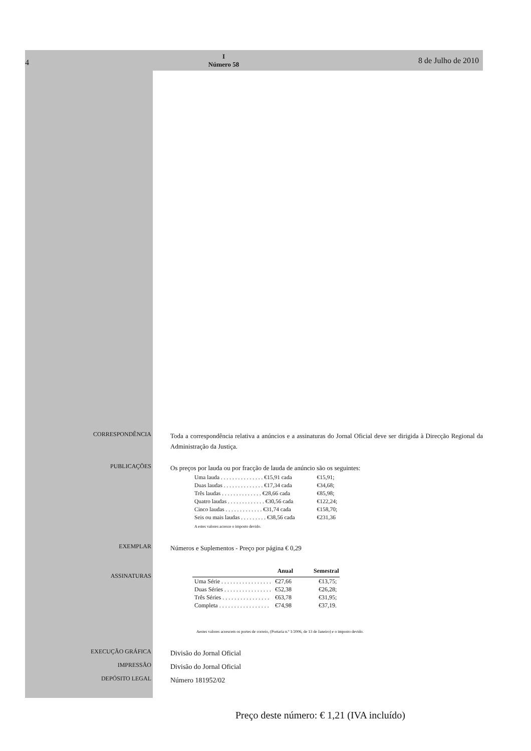4
I
Número 58
8 de Julho de 2010
CORRESPONDÊNCIA
Toda a correspondência relativa a anúncios e a assinaturas do Jornal Oficial deve ser dirigida à Direcção Regional da Administração da Justiça.
PUBLICAÇÕES
Os preços por lauda ou por fracção de lauda de anúncio são os seguintes:
| Uma lauda . . . . . . . . . . . . . . . €15,91 cada | €15,91; |
| Duas laudas . . . . . . . . . . . . . . €17,34 cada | €34,68; |
| Três laudas . . . . . . . . . . . . . . €28,66 cada | €85,98; |
| Quatro laudas . . . . . . . . . . . . . €30,56 cada | €122,24; |
| Cinco laudas . . . . . . . . . . . . . €31,74 cada | €158,70; |
| Seis ou mais laudas . . . . . . . . . €38,56 cada | €231,36 |
A estes valores acresce o imposto devido.
EXEMPLAR
Números e Suplementos - Preço por página € 0,29
ASSINATURAS
| | Anual | Semestral |
| --- | --- | --- |
| Uma Série . . . . . . . . . . . . . . . . . | €27,66 | €13,75; |
| Duas Séries . . . . . . . . . . . . . . . . | €52,38 | €26,28; |
| Três Séries . . . . . . . . . . . . . . . . | €63,78 | €31,95; |
| Completa . . . . . . . . . . . . . . . . . | €74,98 | €37,19. |
Aestes valores acrescem os portes de correio, (Portaria n.º 1/2006, de 13 de Janeiro) e o imposto devido.
EXECUÇÃO GRÁFICA
Divisão do Jornal Oficial
IMPRESSÃO
Divisão do Jornal Oficial
DEPÓSITO LEGAL
Número 181952/02
Preço deste número: € 1,21 (IVA incluído)